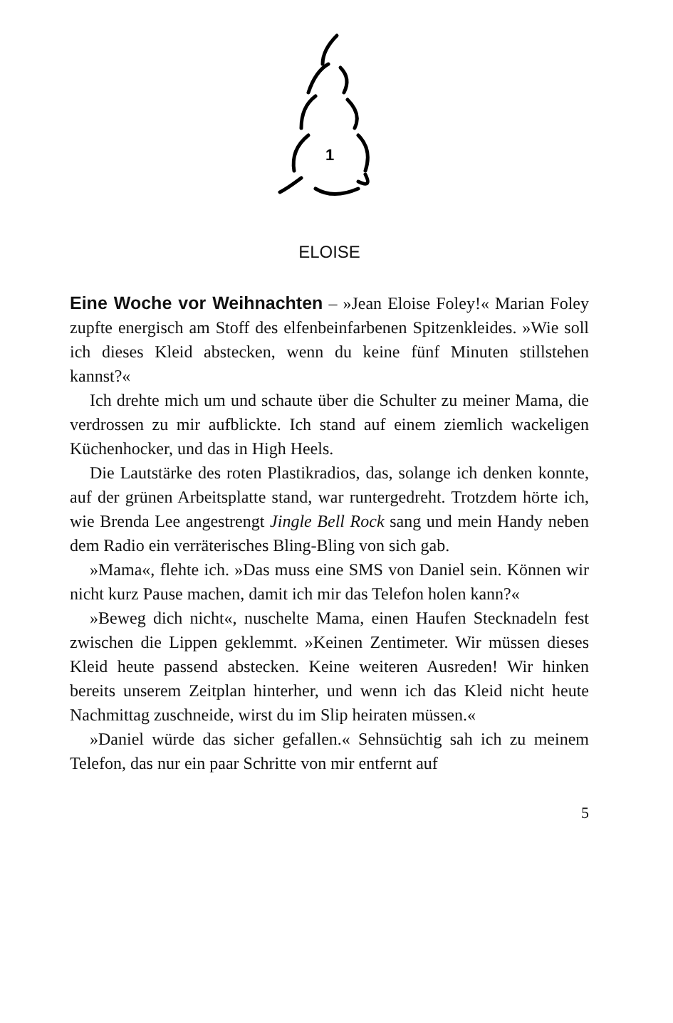1
ELOISE
Eine Woche vor Weihnachten – »Jean Eloise Foley!« Marian Foley zupfte energisch am Stoff des elfenbeinfarbenen Spitzenkleides. »Wie soll ich dieses Kleid abstecken, wenn du keine fünf Minuten stillstehen kannst?«
Ich drehte mich um und schaute über die Schulter zu meiner Mama, die verdrossen zu mir aufblickte. Ich stand auf einem ziemlich wackeligen Küchenhocker, und das in High Heels.
Die Lautstärke des roten Plastikradios, das, solange ich denken konnte, auf der grünen Arbeitsplatte stand, war runtergedreht. Trotzdem hörte ich, wie Brenda Lee angestrengt Jingle Bell Rock sang und mein Handy neben dem Radio ein verräterisches Bling-Bling von sich gab.
»Mama«, flehte ich. »Das muss eine SMS von Daniel sein. Können wir nicht kurz Pause machen, damit ich mir das Telefon holen kann?«
»Beweg dich nicht«, nuschelte Mama, einen Haufen Stecknadeln fest zwischen die Lippen geklemmt. »Keinen Zentimeter. Wir müssen dieses Kleid heute passend abstecken. Keine weiteren Ausreden! Wir hinken bereits unserem Zeitplan hinterher, und wenn ich das Kleid nicht heute Nachmittag zuschneide, wirst du im Slip heiraten müssen.«
»Daniel würde das sicher gefallen.« Sehnsüchtig sah ich zu meinem Telefon, das nur ein paar Schritte von mir entfernt auf
5